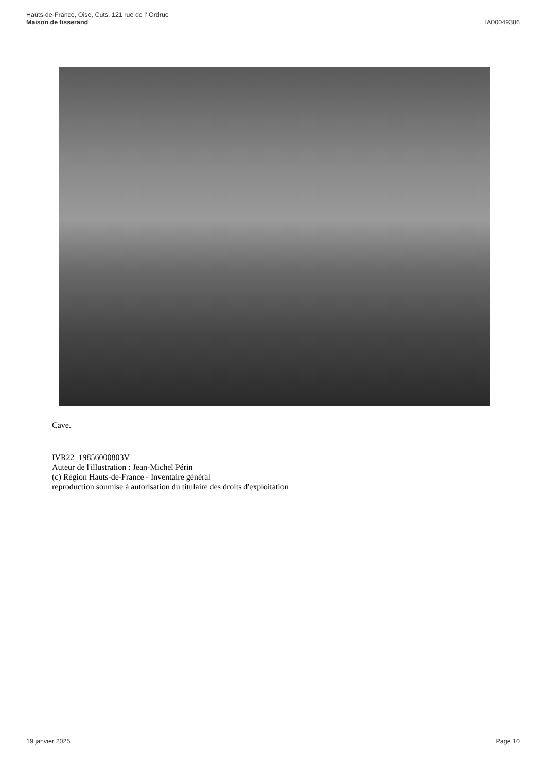Hauts-de-France, Oise, Cuts, 121 rue de l' Ordrue
Maison de tisserand
IA00049386
Cave.
IVR22_19856000803V
Auteur de l'illustration : Jean-Michel Périn
(c) Région Hauts-de-France - Inventaire général
reproduction soumise à autorisation du titulaire des droits d'exploitation
19 janvier 2025 Page 10